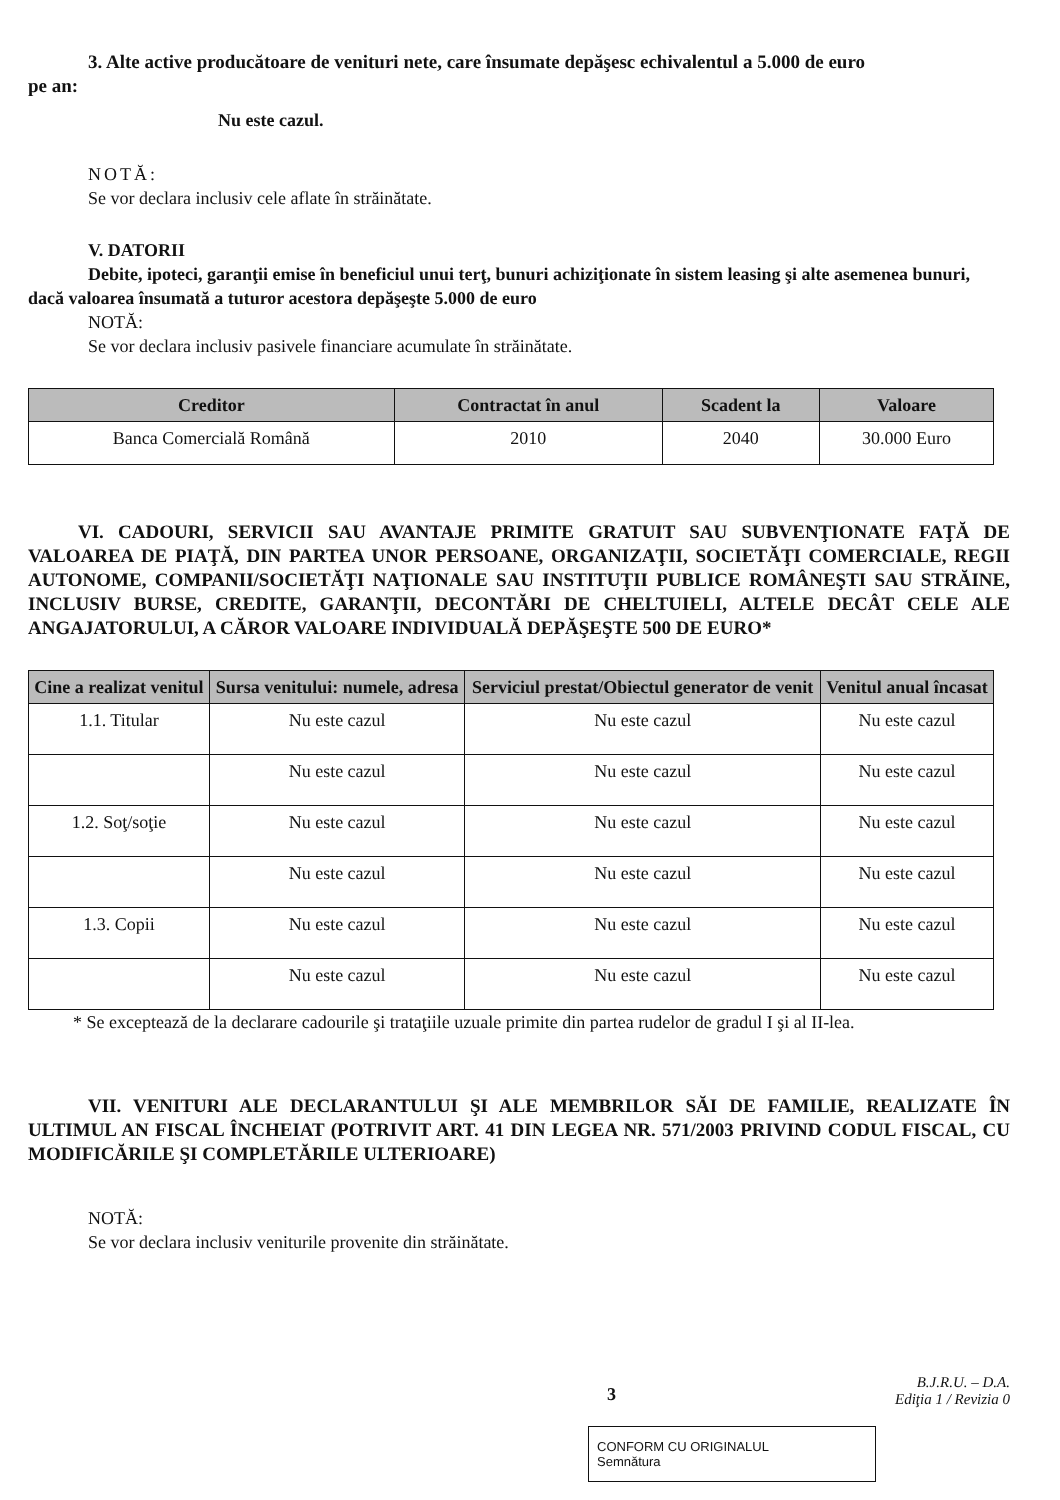3. Alte active producătoare de venituri nete, care însumate depăşesc echivalentul a 5.000 de euro
pe an:
Nu este cazul.
NOTĂ:
Se vor declara inclusiv cele aflate în străinătate.
V. DATORII
Debite, ipoteci, garanţii emise în beneficiul unui terţ, bunuri achiziţionate în sistem leasing şi alte asemenea bunuri, dacă valoarea însumată a tuturor acestora depăşeşte 5.000 de euro
NOTĂ:
Se vor declara inclusiv pasivele financiare acumulate în străinătate.
| Creditor | Contractat în anul | Scadent la | Valoare |
| --- | --- | --- | --- |
| Banca Comercială Română | 2010 | 2040 | 30.000 Euro |
VI. CADOURI, SERVICII SAU AVANTAJE PRIMITE GRATUIT SAU SUBVENŢIONATE FAŢĂ DE VALOAREA DE PIAŢĂ, DIN PARTEA UNOR PERSOANE, ORGANIZAŢII, SOCIETĂŢI COMERCIALE, REGII AUTONOME, COMPANII/SOCIETĂŢI NAŢIONALE SAU INSTITUŢII PUBLICE ROMÂNEŞTI SAU STRĂINE, INCLUSIV BURSE, CREDITE, GARANŢII, DECONTĂRI DE CHELTUIELI, ALTELE DECÂT CELE ALE ANGAJATORULUI, A CĂROR VALOARE INDIVIDUALĂ DEPĂŞEŞTE 500 DE EURO*
| Cine a realizat venitul | Sursa venitului: numele, adresa | Serviciul prestat/Obiectul generator de venit | Venitul anual încasat |
| --- | --- | --- | --- |
| 1.1. Titular | Nu este cazul | Nu este cazul | Nu este cazul |
| | Nu este cazul | Nu este cazul | Nu este cazul |
| 1.2. Soţ/soţie | Nu este cazul | Nu este cazul | Nu este cazul |
| | Nu este cazul | Nu este cazul | Nu este cazul |
| 1.3. Copii | Nu este cazul | Nu este cazul | Nu este cazul |
| | Nu este cazul | Nu este cazul | Nu este cazul |
* Se exceptează de la declarare cadourile şi trataţiile uzuale primite din partea rudelor de gradul I şi al II-lea.
VII. VENITURI ALE DECLARANTULUI ŞI ALE MEMBRILOR SĂI DE FAMILIE, REALIZATE ÎN ULTIMUL AN FISCAL ÎNCHEIAT (POTRIVIT ART. 41 DIN LEGEA NR. 571/2003 PRIVIND CODUL FISCAL, CU MODIFICĂRILE ŞI COMPLETĂRILE ULTERIOARE)
NOTĂ:
Se vor declara inclusiv veniturile provenite din străinătate.
3 B.J.R.U. – D.A.
Ediţia 1 / Revizia 0
CONFORM CU ORIGINALUL
Semnătura